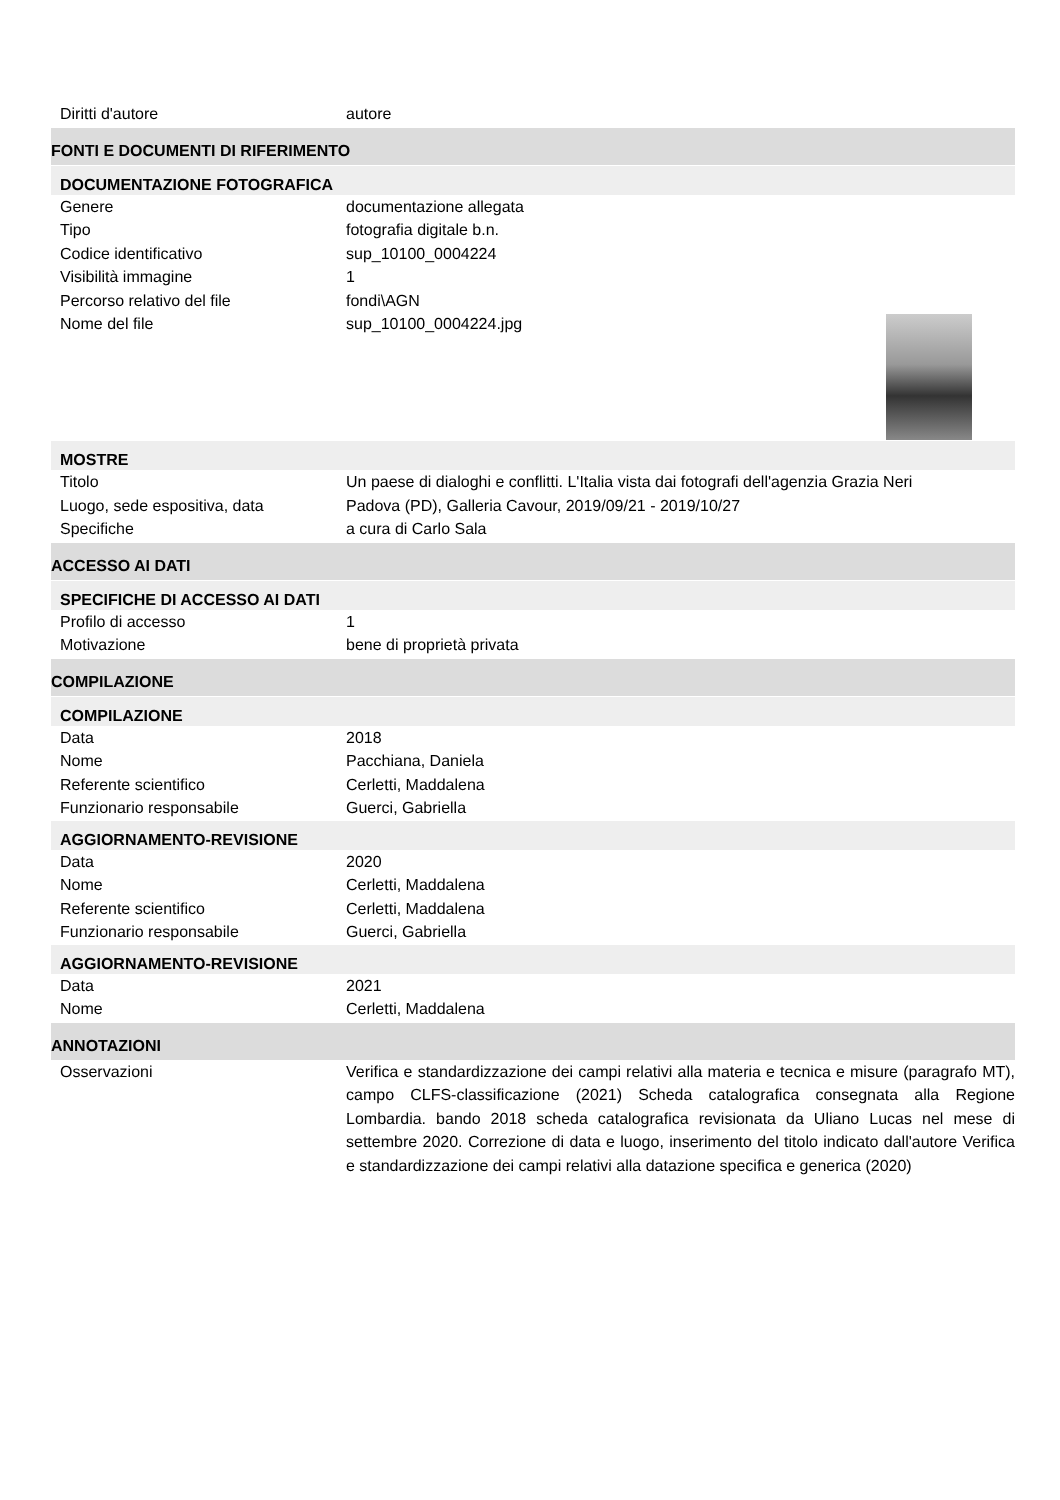Diritti d'autore autore
FONTI E DOCUMENTI DI RIFERIMENTO
DOCUMENTAZIONE FOTOGRAFICA
Genere documentazione allegata
Tipo fotografia digitale b.n.
Codice identificativo sup_10100_0004224
Visibilità immagine 1
Percorso relativo del file fondi\AGN
Nome del file sup_10100_0004224.jpg
MOSTRE
Titolo Un paese di dialoghi e conflitti. L'Italia vista dai fotografi dell'agenzia Grazia Neri
Luogo, sede espositiva, data Padova (PD), Galleria Cavour, 2019/09/21 - 2019/10/27
Specifiche a cura di Carlo Sala
ACCESSO AI DATI
SPECIFICHE DI ACCESSO AI DATI
Profilo di accesso 1
Motivazione bene di proprietà privata
COMPILAZIONE
COMPILAZIONE
Data 2018
Nome Pacchiana, Daniela
Referente scientifico Cerletti, Maddalena
Funzionario responsabile Guerci, Gabriella
AGGIORNAMENTO-REVISIONE
Data 2020
Nome Cerletti, Maddalena
Referente scientifico Cerletti, Maddalena
Funzionario responsabile Guerci, Gabriella
AGGIORNAMENTO-REVISIONE
Data 2021
Nome Cerletti, Maddalena
ANNOTAZIONI
Osservazioni Verifica e standardizzazione dei campi relativi alla materia e tecnica e misure (paragrafo MT), campo CLFS-classificazione (2021) Scheda catalografica consegnata alla Regione Lombardia. bando 2018 scheda catalografica revisionata da Uliano Lucas nel mese di settembre 2020. Correzione di data e luogo, inserimento del titolo indicato dall'autore Verifica e standardizzazione dei campi relativi alla datazione specifica e generica (2020)